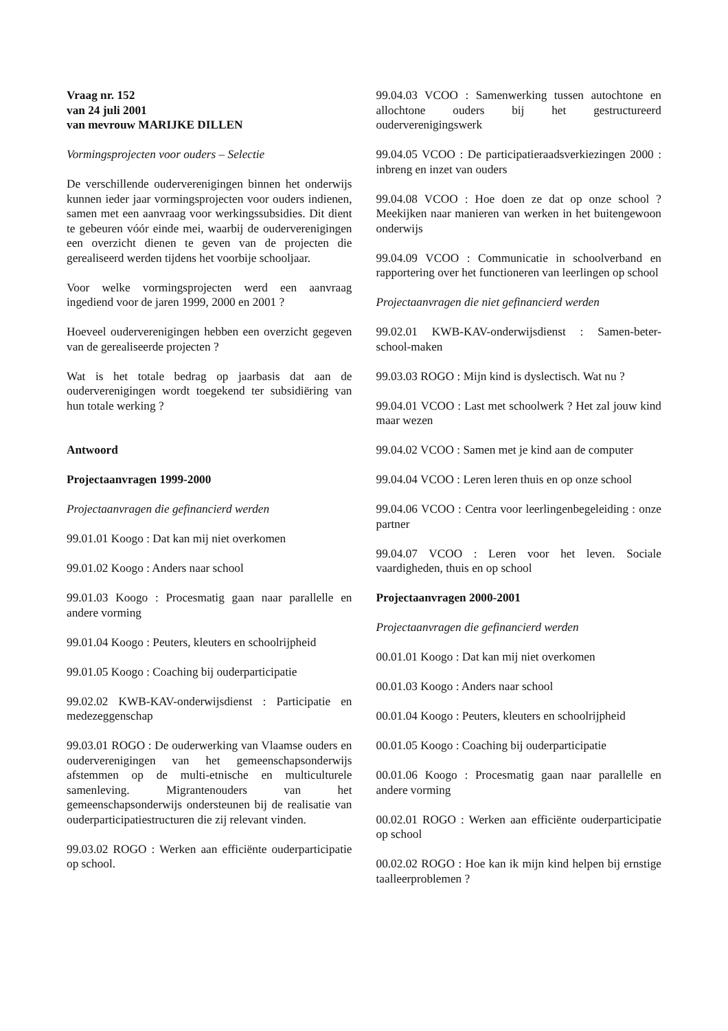Vraag nr. 152
van 24 juli 2001
van mevrouw MARIJKE DILLEN
Vormingsprojecten voor ouders – Selectie
De verschillende ouderverenigingen binnen het onderwijs kunnen ieder jaar vormingsprojecten voor ouders indienen, samen met een aanvraag voor werkingssubsidies. Dit dient te gebeuren vóór einde mei, waarbij de ouderverenigingen een overzicht dienen te geven van de projecten die gerealiseerd werden tijdens het voorbije schooljaar.
Voor welke vormingsprojecten werd een aanvraag ingediend voor de jaren 1999, 2000 en 2001 ?
Hoeveel ouderverenigingen hebben een overzicht gegeven van de gerealiseerde projecten ?
Wat is het totale bedrag op jaarbasis dat aan de ouderverenigingen wordt toegekend ter subsidiëring van hun totale werking ?
Antwoord
Projectaanvragen 1999-2000
Projectaanvragen die gefinancierd werden
99.01.01 Koogo : Dat kan mij niet overkomen
99.01.02 Koogo : Anders naar school
99.01.03 Koogo : Procesmatig gaan naar parallelle en andere vorming
99.01.04 Koogo : Peuters, kleuters en schoolrijpheid
99.01.05 Koogo : Coaching bij ouderparticipatie
99.02.02 KWB-KAV-onderwijsdienst : Participatie en medezeggenschap
99.03.01 ROGO : De ouderwerking van Vlaamse ouders en ouderverenigingen van het gemeenschapsonderwijs afstemmen op de multi-etnische en multiculturele samenleving. Migrantenouders van het gemeenschapsonderwijs ondersteunen bij de realisatie van ouderparticipatiestructuren die zij relevant vinden.
99.03.02 ROGO : Werken aan efficiënte ouderparticipatie op school.
99.04.03 VCOO : Samenwerking tussen autochtone en allochtone ouders bij het gestructureerd ouderverenigingswerk
99.04.05 VCOO : De participatieraadsverkiezingen 2000 : inbreng en inzet van ouders
99.04.08 VCOO : Hoe doen ze dat op onze school ? Meekijken naar manieren van werken in het buitengewoon onderwijs
99.04.09 VCOO : Communicatie in schoolverband en rapportering over het functioneren van leerlingen op school
Projectaanvragen die niet gefinancierd werden
99.02.01 KWB-KAV-onderwijsdienst : Samen-beter-school-maken
99.03.03 ROGO : Mijn kind is dyslectisch. Wat nu ?
99.04.01 VCOO : Last met schoolwerk ? Het zal jouw kind maar wezen
99.04.02 VCOO : Samen met je kind aan de computer
99.04.04 VCOO : Leren leren thuis en op onze school
99.04.06 VCOO : Centra voor leerlingenbegeleiding : onze partner
99.04.07 VCOO : Leren voor het leven. Sociale vaardigheden, thuis en op school
Projectaanvragen 2000-2001
Projectaanvragen die gefinancierd werden
00.01.01 Koogo : Dat kan mij niet overkomen
00.01.03 Koogo : Anders naar school
00.01.04 Koogo : Peuters, kleuters en schoolrijpheid
00.01.05 Koogo : Coaching bij ouderparticipatie
00.01.06 Koogo : Procesmatig gaan naar parallelle en andere vorming
00.02.01 ROGO : Werken aan efficiënte ouderparticipatie op school
00.02.02 ROGO : Hoe kan ik mijn kind helpen bij ernstige taalleerproblemen ?